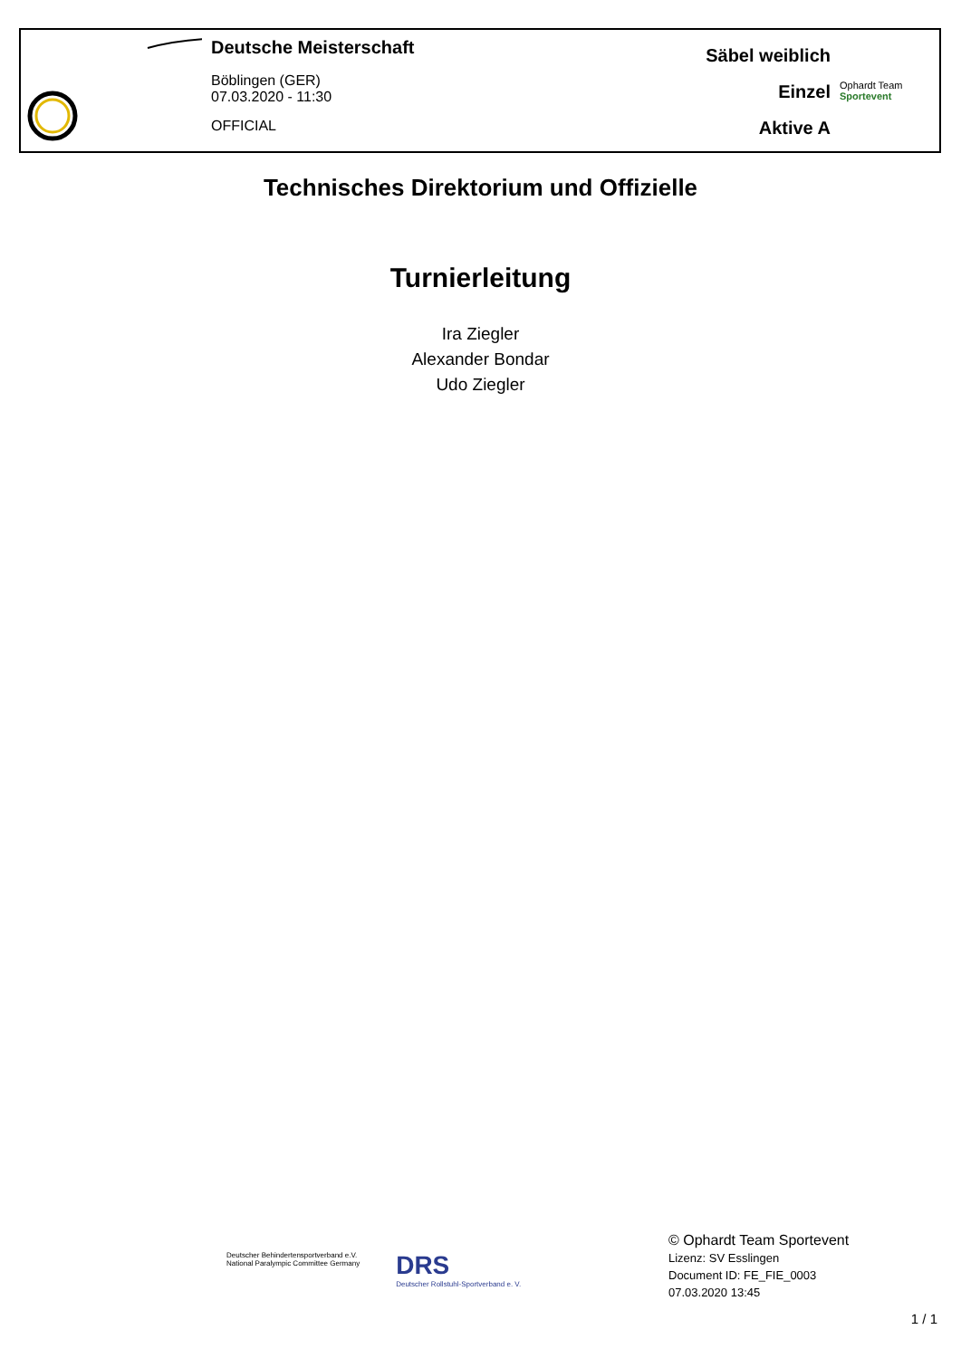Deutsche Meisterschaft
Böblingen (GER)
07.03.2020 - 11:30
OFFICIAL
Säbel weiblich
Einzel
Aktive A
Ophardt Team
Sportevent
Technisches Direktorium und Offizielle
Turnierleitung
Ira Ziegler
Alexander Bondar
Udo Ziegler
Deutscher Behindertensportverband e.V.
National Paralympic Committee Germany
DRS
Deutscher Rollstuhl-Sportverband e. V.
© Ophardt Team Sportevent
Lizenz: SV Esslingen
Document ID: FE_FIE_0003
07.03.2020 13:45
1 / 1